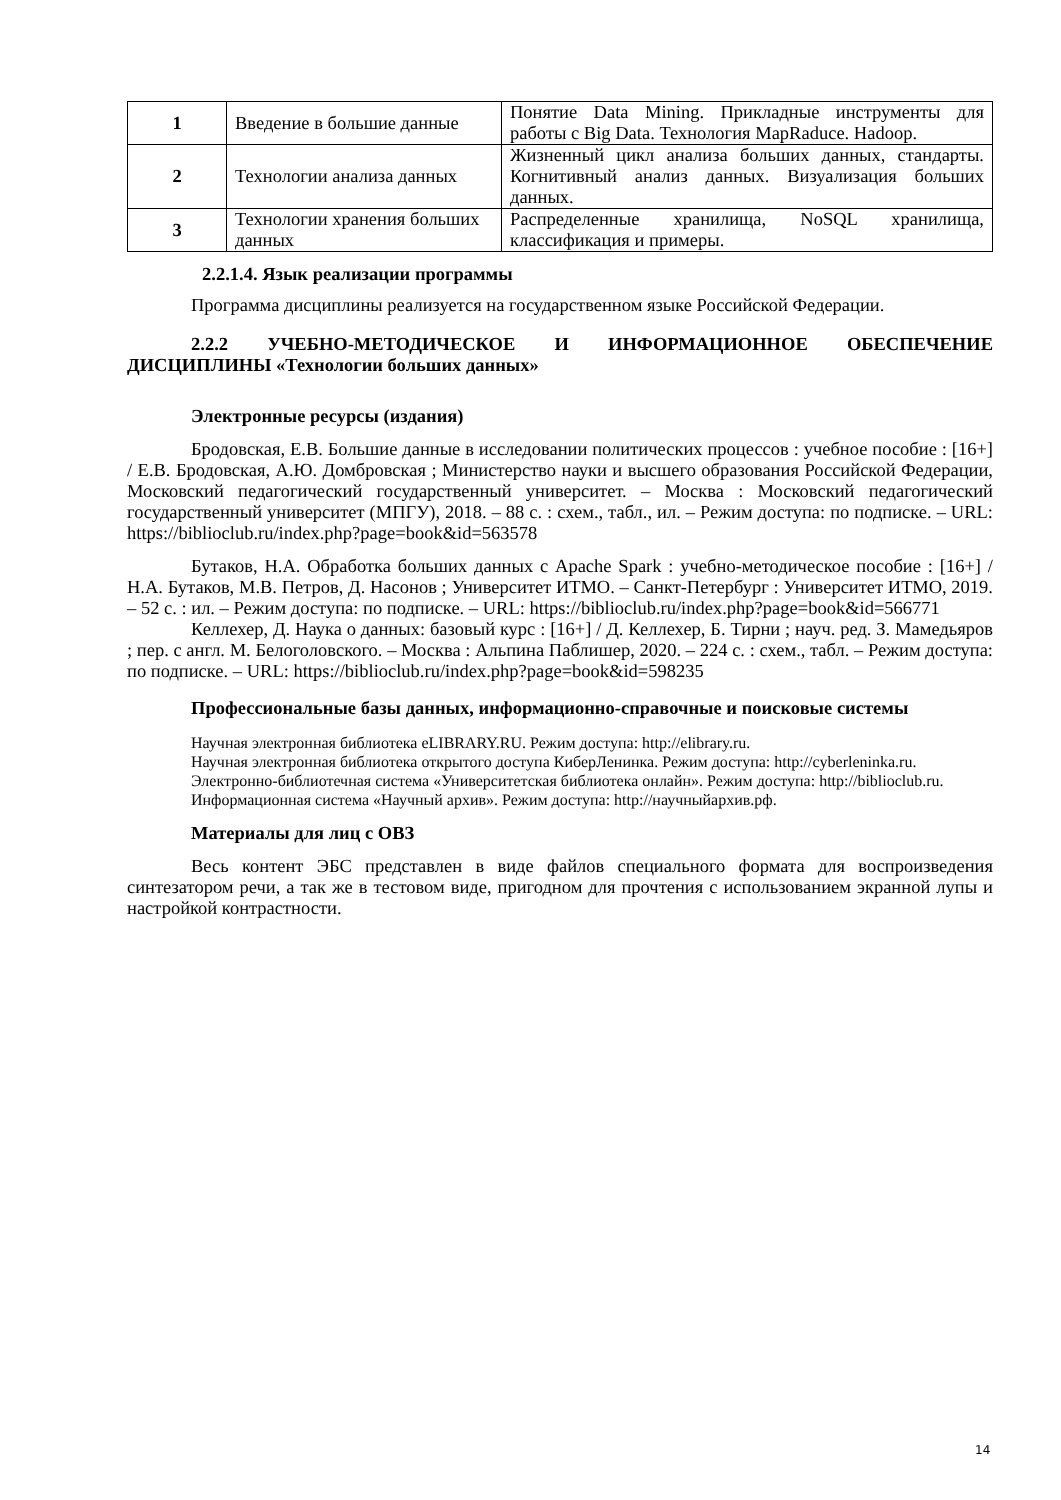| 1 | Введение в большие данные | Понятие Data Mining. Прикладные инструменты для работы с Big Data. Технология MapRaduce. Hadoop. |
| 2 | Технологии анализа данных | Жизненный цикл анализа больших данных, стандарты. Когнитивный анализ данных. Визуализация больших данных. |
| 3 | Технологии хранения больших данных | Распределенные хранилища, NoSQL хранилища, классификация и примеры. |
2.2.1.4. Язык реализации программы
Программа дисциплины реализуется на государственном языке Российской Федерации.
2.2.2 УЧЕБНО-МЕТОДИЧЕСКОЕ И ИНФОРМАЦИОННОЕ ОБЕСПЕЧЕНИЕ ДИСЦИПЛИНЫ «Технологии больших данных»
Электронные ресурсы (издания)
Бродовская, Е.В. Большие данные в исследовании политических процессов : учебное пособие : [16+] / Е.В. Бродовская, А.Ю. Домбровская ; Министерство науки и высшего образования Российской Федерации, Московский педагогический государственный университет. – Москва : Московский педагогический государственный университет (МПГУ), 2018. – 88 с. : схем., табл., ил. – Режим доступа: по подписке. – URL: https://biblioclub.ru/index.php?page=book&id=563578
Бутаков, Н.А. Обработка больших данных с Apache Spark : учебно-методическое пособие : [16+] / Н.А. Бутаков, М.В. Петров, Д. Насонов ; Университет ИТМО. – Санкт-Петербург : Университет ИТМО, 2019. – 52 с. : ил. – Режим доступа: по подписке. – URL: https://biblioclub.ru/index.php?page=book&id=566771
Келлехер, Д. Наука о данных: базовый курс : [16+] / Д. Келлехер, Б. Тирни ; науч. ред. З. Мамедьяров ; пер. с англ. М. Белоголовского. – Москва : Альпина Паблишер, 2020. – 224 с. : схем., табл. – Режим доступа: по подписке. – URL: https://biblioclub.ru/index.php?page=book&id=598235
Профессиональные базы данных, информационно-справочные и поисковые системы
Научная электронная библиотека eLIBRARY.RU. Режим доступа: http://elibrary.ru.
Научная электронная библиотека открытого доступа КиберЛенинка. Режим доступа: http://cyberleninka.ru.
Электронно-библиотечная система «Университетская библиотека онлайн». Режим доступа: http://biblioclub.ru.
Информационная система «Научный архив». Режим доступа: http://научныйархив.рф.
Материалы для лиц с ОВЗ
Весь контент ЭБС представлен в виде файлов специального формата для воспроизведения синтезатором речи, а так же в тестовом виде, пригодном для прочтения с использованием экранной лупы и настройкой контрастности.
14